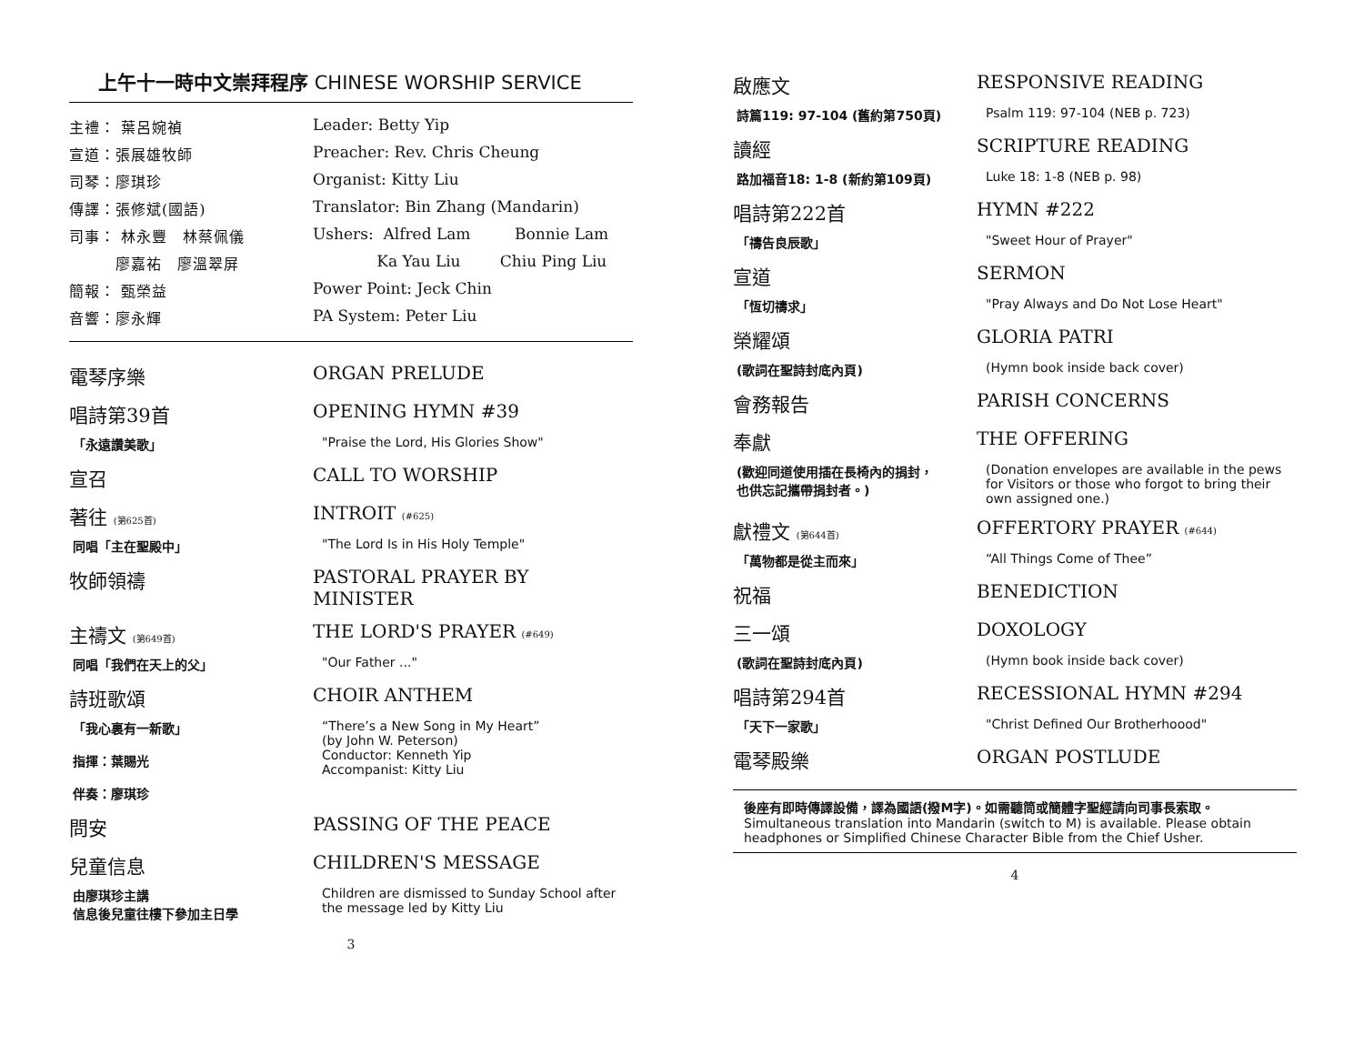上午十一時中文崇拜程序 CHINESE WORSHIP SERVICE
主禮： 葉呂婉禎 Leader: Betty Yip
宣道：張展雄牧師 Preacher: Rev. Chris Cheung
司琴：廖琪珍 Organist: Kitty Liu
傳譯：張修斌(國語) Translator: Bin Zhang (Mandarin)
司事： 林永豐　林蔡佩儀 Ushers: Alfred Lam Bonnie Lam
　　　廖嘉祐　廖溫翠屏 Ka Yau Liu Chiu Ping Liu
簡報： 甄榮益 Power Point: Jeck Chin
音響：廖永輝 PA System: Peter Liu
電琴序樂 ORGAN PRELUDE
唱詩第39首 OPENING HYMN #39
「永遠讚美歌」 "Praise the Lord, His Glories Show"
宣召 CALL TO WORSHIP
著往 (第625首)
INTROIT (#625)
同唱「主在聖殿中」 "The Lord Is in His Holy Temple"
牧師領禱 PASTORAL PRAYER BY MINISTER
主禱文 (第649首)
THE LORD'S PRAYER (#649)
同唱「我們在天上的父」 "Our Father ..."
詩班歌頌 CHOIR ANTHEM
「我心裏有一新歌」
指揮：葉賜光
伴奏：廖琪珍
“There’s a New Song in My Heart”
(by John W. Peterson)
Conductor: Kenneth Yip
Accompanist: Kitty Liu
問安 PASSING OF THE PEACE
兒童信息 CHILDREN'S MESSAGE
由廖琪珍主講
信息後兒童往樓下參加主日學
Children are dismissed to Sunday School after
the message led by Kitty Liu
3
啟應文 RESPONSIVE READING
詩篇119: 97-104 (舊約第750頁) Psalm 119: 97-104 (NEB p. 723)
讀經 SCRIPTURE READING
路加福音18: 1-8 (新約第109頁) Luke 18: 1-8 (NEB p. 98)
唱詩第222首 HYMN #222
「禱告良辰歌」 "Sweet Hour of Prayer"
宣道 SERMON
「恆切禱求」 "Pray Always and Do Not Lose Heart"
榮耀頌 GLORIA PATRI
(歌詞在聖詩封底內頁) (Hymn book inside back cover)
會務報告 PARISH CONCERNS
奉獻 THE OFFERING
(歡迎同道使用插在長椅內的捐封，
也供忘記攜帶捐封者。)
(Donation envelopes are available in the pews for Visitors or those who forgot to bring their own assigned one.)
獻禮文 (第644首)
OFFERTORY PRAYER (#644)
「萬物都是從主而來」 “All Things Come of Thee”
祝福 BENEDICTION
三一頌 DOXOLOGY
(歌詞在聖詩封底內頁) (Hymn book inside back cover)
唱詩第294首 RECESSIONAL HYMN #294
「天下一家歌」 "Christ Defined Our Brotherhoood"
電琴殿樂 ORGAN POSTLUDE
後座有即時傳譯設備，譯為國語(撥M字)。如需聽筒或簡體字聖經請向司事長索取。
Simultaneous translation into Mandarin (switch to M) is available. Please obtain headphones or Simplified Chinese Character Bible from the Chief Usher.
4